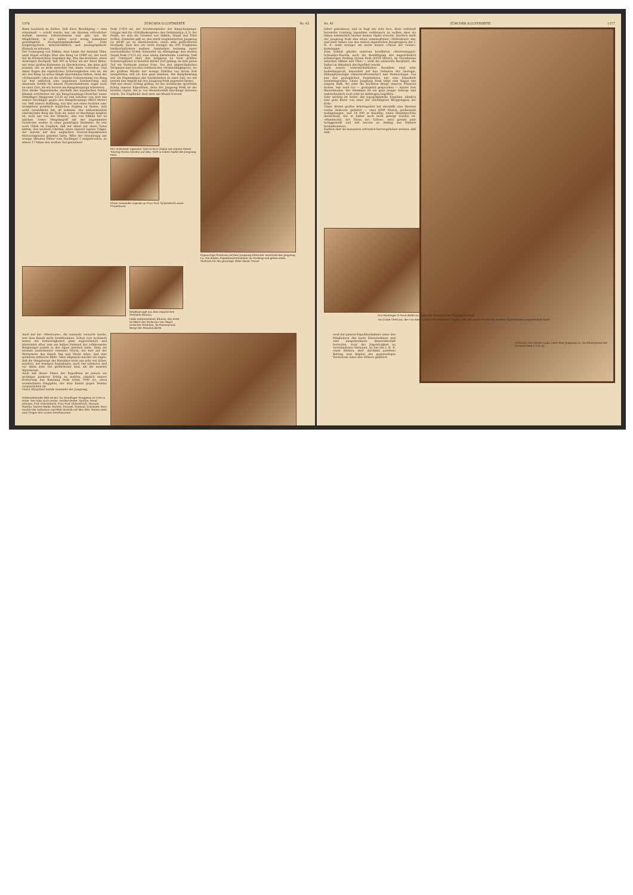1376 ZÜRCHER ILLUSTRIERTE Nr. 43
Basis benützen zu dürfen. Daß diese Bewilligung — zum erstenmal! — erteilt wurde, war ein überaus erfreulicher Auftakt unseres Unternehmens und gab uns die Möglichkeit, in der bisher noch wenig bekannten gewaltigsten Hochgebirgslandschaft der Erde bergsteigerisch, wissenschaftlich und photographisch-filmisch zu arbeiten.
Der Uebergang von Sikkim, dem Lande der tausend Täler, nach Nepal erfolgte über den Kang La (5080 m), der noch tief im Winterschnee begraben lag. Was das bedeutet, einen derartigen Hochpaß, fast 300 m höher als der Mont Blanc, mit einer großen Karawane zu überschreiten, das kann sich jemand, der es nicht miterlebt hat, kaum vorstellen. Und dabei fingen die eigentlichen Schwierigkeiten erst an, als wir den Kang La schon längst überwunden hatten, denn der «Schneepaß» (dies ist die wörtliche Uebersetzung von Kang La) war natürlich eine ungeheure Erschwerung und dauernde Gefahr für unsern Nachschubdienst, sogar noch zu einer Zeit, als wir bereits am Kangchenjunga arbeiteten.
Drei starke Tagemärsche oberhalb des nepalischen Dorfes Khunza errichteten wir am Kangchenjunga-Gletscher unser Standlager Pangpema (5150 m) und schoben von dort aus unsere Hochlager gegen den Kangchenjunga (8603 Meter) vor. Daß unsere Hoffnung, von hier aus einen leichten oder wenigstens praktisch möglichen Zugang zu finden, sich nicht verwirklicht hat, ist bekannt. Der wahrscheinlich zweithöchste Berg der Erde ist, wenn es überhaupt möglich ist, wohl nur von der Ostseite, also von Sikkim her zu machen. Unser Hauptangriff auf der sogenannten Nordroute endete in einer gewaltigen Eislawine. Es war noch Glück im Unglück, daß wir dabei nur einen Toten hatten, den wackern Chettan, einen unserer besten Träger, der bereits auf den englischen Everest-Expeditionen Hervorragendes geleistet hatte. Wäre der Sturmtrupp nur wenige Minuten früher vom Hochlager 2 aufgebrochen, so wären 17 Mann den weißen Tod gestorben!
Peak (7459 m), der Nordwestpfeiler der Kangchenjunga-Gruppe und die «Dreiländerspitze» des Osthimalaya, d. h. der Punkt, wo sich die Grenzen von Sikkim, Nepal und Tibet treffen. Zunächst galt es, den stark vergletscherten Jongsong La (6180 m) zu überschreiten, einen sehr gefürchteten Hochpaß, über den wir nicht weniger als 200 Traglasten hinüberbefördern mußten. Inzwischen bezwang unser unermüdlicher Erwin Schneider im Alleingange den stolzen Nepal Peak (7153 m), eine einzig dastehende Leistung. Daß der Transport über den Jongsong La trotz größter Schwierigkeiten in ziemlich kurzer Zeit gelang, ist zum guten Teil ein Verdienst meiner Frau. Von den ungewöhnlichen Strapazen und von den Gefahren des «Steinschlaglagers», wo die größten Blöcke nur wenige Schritte vor ihrem Zelt zerspritzten, will ich hier ganz absehen. Die Hauptleistung war die Organisation des Nachschubes zu einer Zeit, wo wir bereits den Angriff auf den Jongsong Peak angesetzt hatten.
Daß uns dieser Schlag gelang, ist der sichtbarste sportliche Erfolg unserer Expedition, denn der Jongsong Peak ist der höchste Gipfel, der je von Menschenfuß überhaupt betreten wurde. Die Engländer sind zwar am Mount Everest
Der Schweizer Ingenieur Marcel Kurz (links) mit seinem Diener Tsirring Norbu (rechts) auf dem 7459 m hohen Gipfel des Jongsong Peak
Erwin Schneider erprobt an Frau Prof. Dyhrenfurth seine Frisierkunst
Eigenartige Eistürme auf dem Jongsong-Gletscher unterhalb des Jongsong La. Die beiden Expeditionsteilnehmer im Vordergrund geben einen Maßstab für die gewaltige Höhe dieser Türme
Kindergruppe aus dem nepalischen Dörfchen Khunza
Links nebenstehend: Khunza, das erste im Reich des Maharaja von Nepal erreichte Dörfchen. Im Hintergrund Berge der Himalayakette
Auch auf der «Westroute», die nunmehr versucht wurde, war dem Kanch nicht beizukommen. Schon rein technisch waren die Schwierigkeiten ganz ungewöhnlich und übertrafen alles, was ein halbes Dutzend der erfahrensten Bergsteiger jemals in den Alpen gesehen hatte. Dazu ein niemals aussetzender rasender Sturm, der hier auf der Wetterseite des Kanch Tag und Nacht tobte, und eine geradezu arktische Kälte. Ganz allgemein möchte ich sagen, daß die Hauptberge des Himalaya nicht nur sehr viel höher, sondern, mit wenigen Ausnahmen, auch viel schwerer und vor allem sehr viel gefährlicher sind, als die meisten Alpenberge.
Auch aus dieser Phase der Expedition ist jedoch ein wichtiger positiver Erfolg zu melden, nämlich unsere Eroberung des Ramtang Peak (etwa 7000 m), eines wunderbaren Eisgipfels, der dem Kanch gegen Westen vorgeschoben ist.
Unser Hauptziel wurde nunmehr der Jongsong
Nebenstehendes Bild rechts: Im Standlager Pangpema in 5150 m Höhe. Von links nach rechts, vordere Reihe: Smythe, Wood-Johnson, Prof. Dyhrenfurth, Frau Prof. Dyhrenfurth, Hannah, Hoerlin; hintere Reihe: Richter, Duvanel, Wieland, Schneider. Kurz machte die Aufnahme und fehlt deshalb auf dem Bild. Hinten sieht man Träger ihre Lasten bereitmachen
Nr. 43 ZÜRCHER ILLUSTRIERTE 1377
höher gekommen, und es liegt mir sehr fern, diese wahrhaft heroische Leistung irgendwie verkleinern zu wollen; aber sie haben bekanntlich hierbei keinen Gipfel erreicht. Insofern stellt der Jongsong Peak also einen einwandfreien «Weltrekord» dar, und zwar haben von den sieben eigentlichen Bergsteigern der I. H. E. nicht weniger als sechs diesen «Thron der Götter» bezwungen.
Zum Schluß glückte unserem bewährten «Herrendoppel» Schneider-Hoerlin noch die Bewältigung des ungewöhnlich schwierigen Dodang Nyima Peak (6918 Meter), im Grenzkamm zwischen Sikkim und Tibet — wohl die schwerste Bergfahrt, die bisher im Himalaya durchgeführt wurde.
Auch unsere wissenschaftlichen Resultate sind sehr bedeutungsvoll, besonders auf den Gebieten der Geologie, Höhenphysiologie (Sauerstoffversuche!) und Meteorologie. Um aus den geologischen Ergebnissen nur eine Einzelheit herauszugreifen: Unser Jongsong Peak trägt eine Kappe aus jungem Kalk. Wo jetzt die höchsten Berge unseres Planeten stehen, war noch vor — geologisch gesprochen — kurzer Zeit Meeresboden. Der Himalaya ist ein ganz junges Gebirge und wahrscheinlich noch jetzt im Aufsteigen begriffen.
Sehr wichtig ist ferner das topographische Ergebnis, nämlich eine gute Karte von einer der mächtigsten Berggruppen der Erde.
Unser drittes großes Arbeitsgebiet hat ebenfalls eine überaus reiche Ausbeute geliefert — etwa 6000 Photos, großenteils wohlgelungen, und 14 000 m Kinofilm, einen Himalaya-Film darstellend, wie er bisher noch nicht gezeigt worden ist. «Himatschal, der Thron der Götter», wird gerade jetzt fertiggestellt und soll bereits zu Anfang des Winters herauskommen.
Endlich darf als besonders erfreulich hervorgehoben werden, daß wäh-
Das Hochlager II Nord (6000 m) gegen die Nordwand des Kangbachen Peak
Am Grabe Chettans, des von einer Lawine verschütteten Trägers, der sich schon bei den Mt. Everest-Expeditionen ausgezeichnet hatte
rend der ganzen Expeditionsdauer unter den Mitgliedern das beste Einvernehmen und eine ausgezeichnete Kameradschaft herrschte, trotz der Zugehörigkeit zu verschiedenen Nationen. So hat die I. H. E. einen kleinen, aber durchaus positiven Beitrag zum Kapitel des gegenseitigen Verstehens unter den Völkern geliefert.
Aufbruch vom letzten Lager unter dem Jongsong La. Im Hintergrund der Pyramid Peak (7132 m)